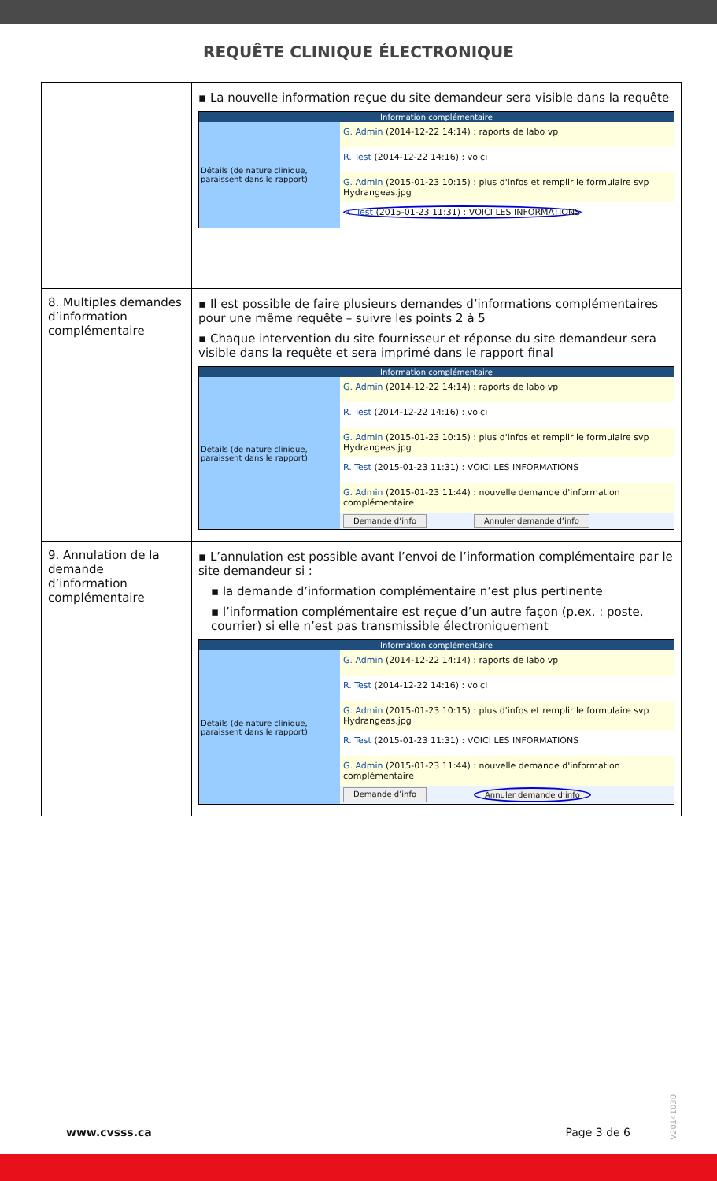REQUÊTE CLINIQUE ÉLECTRONIQUE
| | ▪ La nouvelle information reçue du site demandeur sera visible dans la requête Information complémentaire Détails (de nature clinique, paraissent dans le rapport) G. Admin (2014-12-22 14:14) : raports de labo vp R. Test (2014-12-22 14:16) : voici G. Admin (2015-01-23 10:15) : plus d'infos et remplir le formulaire svp Hydrangeas.jpg R. Test (2015-01-23 11:31) : VOICI LES INFORMATIONS |
| 8. Multiples demandes d’information complémentaire | ▪ Il est possible de faire plusieurs demandes d’informations complémentaires pour une même requête – suivre les points 2 à 5 ▪ Chaque intervention du site fournisseur et réponse du site demandeur sera visible dans la requête et sera imprimé dans le rapport final Information complémentaire Détails (de nature clinique, paraissent dans le rapport) G. Admin (2014-12-22 14:14) : raports de labo vp R. Test (2014-12-22 14:16) : voici G. Admin (2015-01-23 10:15) : plus d'infos et remplir le formulaire svp Hydrangeas.jpg R. Test (2015-01-23 11:31) : VOICI LES INFORMATIONS G. Admin (2015-01-23 11:44) : nouvelle demande d'information complémentaire Demande d’info Annuler demande d’info |
| 9. Annulation de la demande d’information complémentaire | ▪ L’annulation est possible avant l’envoi de l’information complémentaire par le site demandeur si : ▪ la demande d’information complémentaire n’est plus pertinente ▪ l’information complémentaire est reçue d’un autre façon (p.ex. : poste, courrier) si elle n’est pas transmissible électroniquement Information complémentaire Détails (de nature clinique, paraissent dans le rapport) G. Admin (2014-12-22 14:14) : raports de labo vp R. Test (2014-12-22 14:16) : voici G. Admin (2015-01-23 10:15) : plus d'infos et remplir le formulaire svp Hydrangeas.jpg R. Test (2015-01-23 11:31) : VOICI LES INFORMATIONS G. Admin (2015-01-23 11:44) : nouvelle demande d'information complémentaire Demande d’info Annuler demande d’info |
V20141030
www.cvsss.ca Page 3 de 6